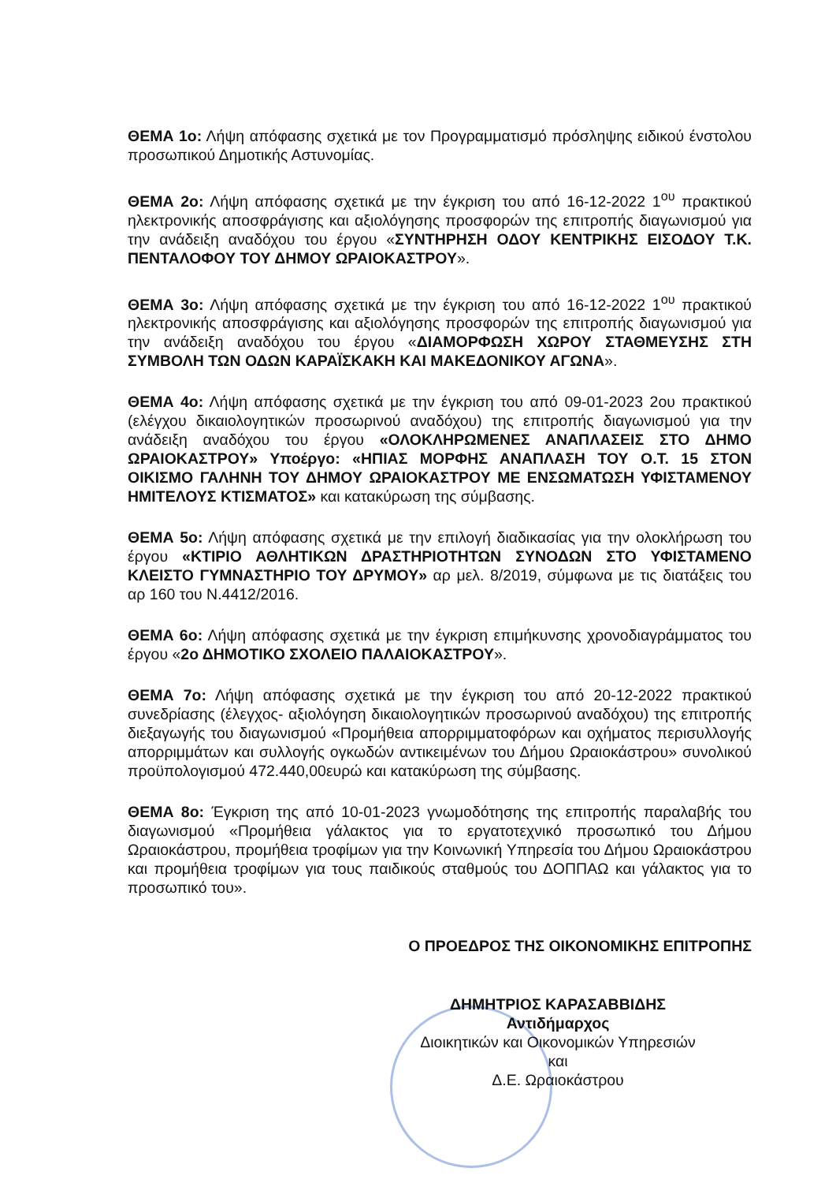ΘΕΜΑ 1ο: Λήψη απόφασης σχετικά με τον Προγραμματισμό πρόσληψης ειδικού ένστολου προσωπικού Δημοτικής Αστυνομίας.
ΘΕΜΑ 2ο: Λήψη απόφασης σχετικά με την έγκριση του από 16-12-2022 1<sup>ου</sup> πρακτικού ηλεκτρονικής αποσφράγισης και αξιολόγησης προσφορών της επιτροπής διαγωνισμού για την ανάδειξη αναδόχου του έργου «ΣΥΝΤΗΡΗΣΗ ΟΔΟΥ ΚΕΝΤΡΙΚΗΣ ΕΙΣΟΔΟΥ Τ.Κ. ΠΕΝΤΑΛΟΦΟΥ ΤΟΥ ΔΗΜΟΥ ΩΡΑΙΟΚΑΣΤΡΟΥ».
ΘΕΜΑ 3ο: Λήψη απόφασης σχετικά με την έγκριση του από 16-12-2022 1<sup>ου</sup> πρακτικού ηλεκτρονικής αποσφράγισης και αξιολόγησης προσφορών της επιτροπής διαγωνισμού για την ανάδειξη αναδόχου του έργου «ΔΙΑΜΟΡΦΩΣΗ ΧΩΡΟΥ ΣΤΑΘΜΕΥΣΗΣ ΣΤΗ ΣΥΜΒΟΛΗ ΤΩΝ ΟΔΩΝ ΚΑΡΑΪΣΚΑΚΗ ΚΑΙ ΜΑΚΕΔΟΝΙΚΟΥ ΑΓΩΝΑ».
ΘΕΜΑ 4ο: Λήψη απόφασης σχετικά με την έγκριση του από 09-01-2023 2ου πρακτικού (ελέγχου δικαιολογητικών προσωρινού αναδόχου) της επιτροπής διαγωνισμού για την ανάδειξη αναδόχου του έργου «ΟΛΟΚΛΗΡΩΜΕΝΕΣ ΑΝΑΠΛΑΣΕΙΣ ΣΤΟ ΔΗΜΟ ΩΡΑΙΟΚΑΣΤΡΟΥ» Υποέργο: «ΗΠΙΑΣ ΜΟΡΦΗΣ ΑΝΑΠΛΑΣΗ ΤΟΥ Ο.Τ. 15 ΣΤΟΝ ΟΙΚΙΣΜΟ ΓΑΛΗΝΗ ΤΟΥ ΔΗΜΟΥ ΩΡΑΙΟΚΑΣΤΡΟΥ ΜΕ ΕΝΣΩΜΑΤΩΣΗ ΥΦΙΣΤΑΜΕΝΟΥ ΗΜΙΤΕΛΟΥΣ ΚΤΙΣΜΑΤΟΣ» και κατακύρωση της σύμβασης.
ΘΕΜΑ 5ο: Λήψη απόφασης σχετικά με την επιλογή διαδικασίας για την ολοκλήρωση του έργου «ΚΤΙΡΙΟ ΑΘΛΗΤΙΚΩΝ ΔΡΑΣΤΗΡΙΟΤΗΤΩΝ ΣΥΝΟΔΩΝ ΣΤΟ ΥΦΙΣΤΑΜΕΝΟ ΚΛΕΙΣΤΟ ΓΥΜΝΑΣΤΗΡΙΟ ΤΟΥ ΔΡΥΜΟΥ» αρ μελ. 8/2019, σύμφωνα με τις διατάξεις του αρ 160 του Ν.4412/2016.
ΘΕΜΑ 6ο: Λήψη απόφασης σχετικά με την έγκριση επιμήκυνσης χρονοδιαγράμματος του έργου «2ο ΔΗΜΟΤΙΚΟ ΣΧΟΛΕΙΟ ΠΑΛΑΙΟΚΑΣΤΡΟΥ».
ΘΕΜΑ 7ο: Λήψη απόφασης σχετικά με την έγκριση του από 20-12-2022 πρακτικού συνεδρίασης (έλεγχος- αξιολόγηση δικαιολογητικών προσωρινού αναδόχου) της επιτροπής διεξαγωγής του διαγωνισμού «Προμήθεια απορριμματοφόρων και οχήματος περισυλλογής απορριμμάτων και συλλογής ογκωδών αντικειμένων του Δήμου Ωραιοκάστρου» συνολικού προϋπολογισμού 472.440,00ευρώ και κατακύρωση της σύμβασης.
ΘΕΜΑ 8ο: Έγκριση της από 10-01-2023 γνωμοδότησης της επιτροπής παραλαβής του διαγωνισμού «Προμήθεια γάλακτος για το εργατοτεχνικό προσωπικό του Δήμου Ωραιοκάστρου, προμήθεια τροφίμων για την Κοινωνική Υπηρεσία του Δήμου Ωραιοκάστρου και προμήθεια τροφίμων για τους παιδικούς σταθμούς του ΔΟΠΠΑΩ και γάλακτος για το προσωπικό του».
Ο ΠΡΟΕΔΡΟΣ ΤΗΣ ΟΙΚΟΝΟΜΙΚΗΣ ΕΠΙΤΡΟΠΗΣ
ΔΗΜΗΤΡΙΟΣ ΚΑΡΑΣΑΒΒΙΔΗΣ
Αντιδήμαρχος
Διοικητικών και Οικονομικών Υπηρεσιών
και
Δ.Ε. Ωραιοκάστρου